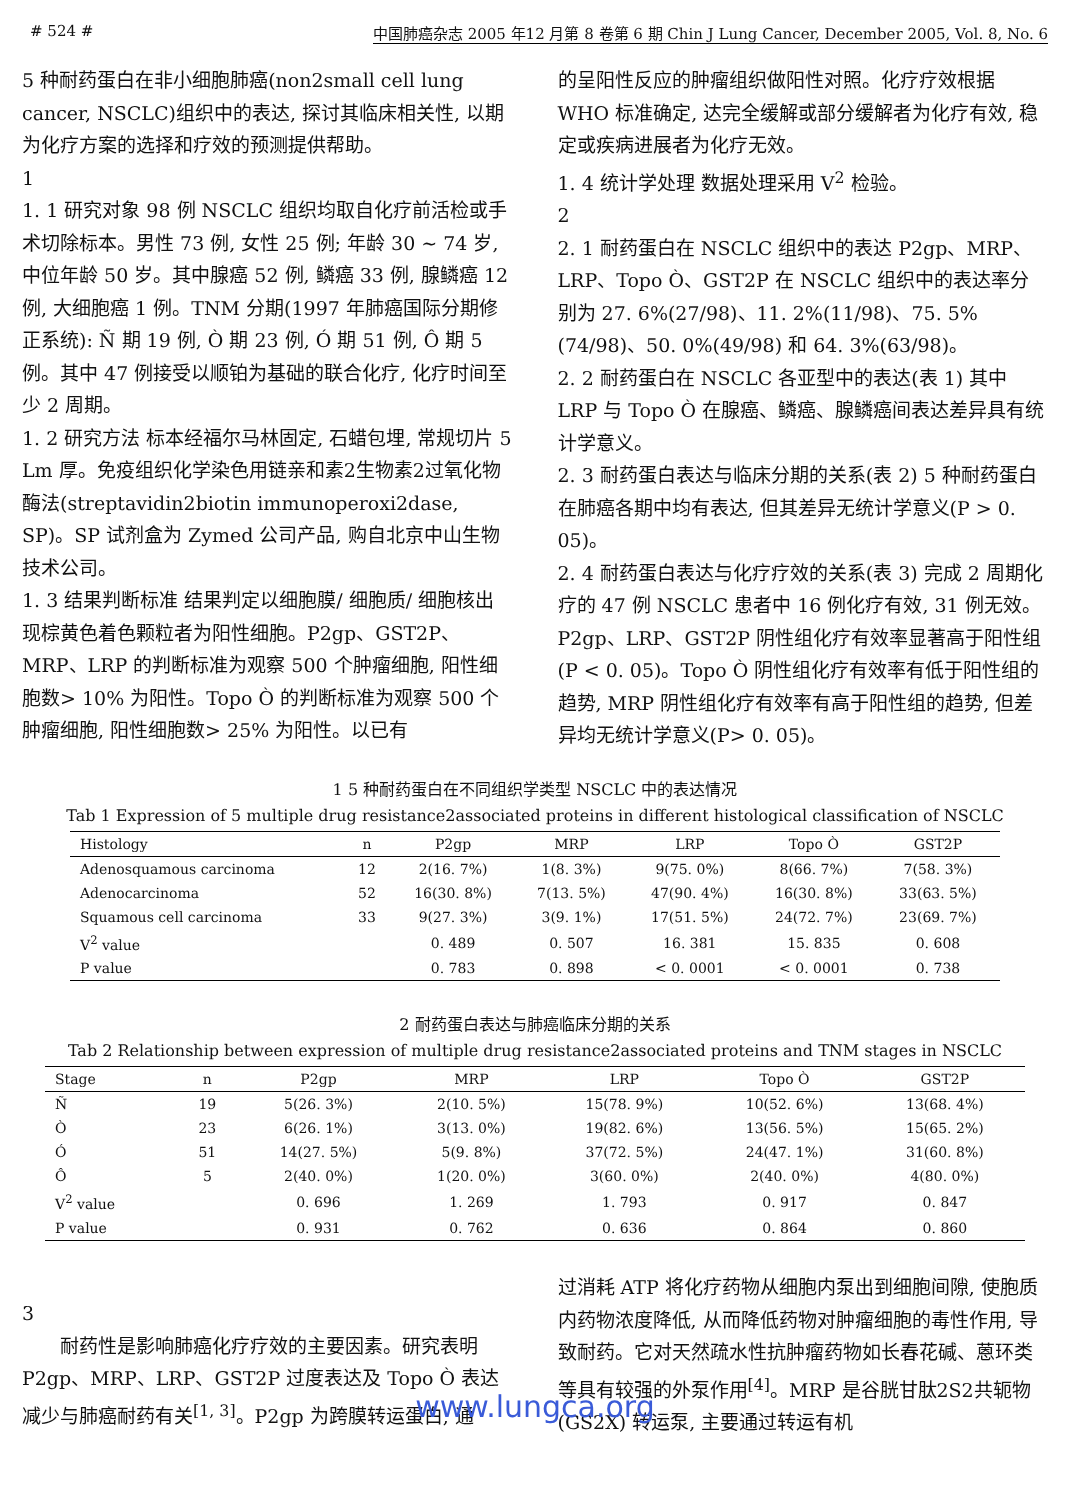# 524 # 中国肺癌杂志 2005 年12 月第 8 卷第 6 期 Chin J Lung Cancer, December 2005, Vol. 8, No. 6
5 种耐药蛋白在非小细胞肺癌(non2small cell lung cancer, NSCLC)组织中的表达, 探讨其临床相关性, 以期为化疗方案的选择和疗效的预测提供帮助。
1
1. 1 研究对象 98 例 NSCLC 组织均取自化疗前活检或手术切除标本。男性 73 例, 女性 25 例; 年龄 30 ~ 74 岁, 中位年龄 50 岁。其中腺癌 52 例, 鳞癌 33 例, 腺鳞癌 12 例, 大细胞癌 1 例。TNM 分期(1997 年肺癌国际分期修正系统): Ñ 期 19 例, Ò 期 23 例, Ó 期 51 例, Ô 期 5 例。其中 47 例接受以顺铂为基础的联合化疗, 化疗时间至少 2 周期。
1. 2 研究方法 标本经福尔马林固定, 石蜡包埋, 常规切片 5 Lm 厚。免疫组织化学染色用链亲和素2生物素2过氧化物酶法(streptavidin2biotin immunoperoxi2dase, SP)。SP 试剂盒为 Zymed 公司产品, 购自北京中山生物技术公司。
1. 3 结果判断标准 结果判定以细胞膜/ 细胞质/ 细胞核出现棕黄色着色颗粒者为阳性细胞。P2gp、GST2P、MRP、LRP 的判断标准为观察 500 个肿瘤细胞, 阳性细胞数> 10% 为阳性。Topo Ò 的判断标准为观察 500 个肿瘤细胞, 阳性细胞数> 25% 为阳性。以已有
的呈阳性反应的肿瘤组织做阳性对照。化疗疗效根据 WHO 标准确定, 达完全缓解或部分缓解者为化疗有效, 稳定或疾病进展者为化疗无效。
1. 4 统计学处理 数据处理采用 V<sup>2</sup> 检验。
2
2. 1 耐药蛋白在 NSCLC 组织中的表达 P2gp、MRP、LRP、Topo Ò、GST2P 在 NSCLC 组织中的表达率分别为 27. 6%(27/98)、11. 2%(11/98)、75. 5%(74/98)、50. 0%(49/98) 和 64. 3%(63/98)。
2. 2 耐药蛋白在 NSCLC 各亚型中的表达(表 1) 其中 LRP 与 Topo Ò 在腺癌、鳞癌、腺鳞癌间表达差异具有统计学意义。
2. 3 耐药蛋白表达与临床分期的关系(表 2) 5 种耐药蛋白在肺癌各期中均有表达, 但其差异无统计学意义(P > 0. 05)。
2. 4 耐药蛋白表达与化疗疗效的关系(表 3) 完成 2 周期化疗的 47 例 NSCLC 患者中 16 例化疗有效, 31 例无效。P2gp、LRP、GST2P 阴性组化疗有效率显著高于阳性组(P < 0. 05)。Topo Ò 阴性组化疗有效率有低于阳性组的趋势, MRP 阴性组化疗有效率有高于阳性组的趋势, 但差异均无统计学意义(P> 0. 05)。
1 5 种耐药蛋白在不同组织学类型 NSCLC 中的表达情况
Tab 1 Expression of 5 multiple drug resistance2associated proteins in different histological classification of NSCLC
| Histology | n | P2gp | MRP | LRP | Topo Ò | GST2P |
| --- | --- | --- | --- | --- | --- | --- |
| Adenosquamous carcinoma | 12 | 2(16. 7%) | 1(8. 3%) | 9(75. 0%) | 8(66. 7%) | 7(58. 3%) |
| Adenocarcinoma | 52 | 16(30. 8%) | 7(13. 5%) | 47(90. 4%) | 16(30. 8%) | 33(63. 5%) |
| Squamous cell carcinoma | 33 | 9(27. 3%) | 3(9. 1%) | 17(51. 5%) | 24(72. 7%) | 23(69. 7%) |
| V<sup>2</sup> value | | 0. 489 | 0. 507 | 16. 381 | 15. 835 | 0. 608 |
| P value | | 0. 783 | 0. 898 | < 0. 0001 | < 0. 0001 | 0. 738 |
2 耐药蛋白表达与肺癌临床分期的关系
Tab 2 Relationship between expression of multiple drug resistance2associated proteins and TNM stages in NSCLC
| Stage | n | P2gp | MRP | LRP | Topo Ò | GST2P |
| --- | --- | --- | --- | --- | --- | --- |
| Ñ | 19 | 5(26. 3%) | 2(10. 5%) | 15(78. 9%) | 10(52. 6%) | 13(68. 4%) |
| Ò | 23 | 6(26. 1%) | 3(13. 0%) | 19(82. 6%) | 13(56. 5%) | 15(65. 2%) |
| Ó | 51 | 14(27. 5%) | 5(9. 8%) | 37(72. 5%) | 24(47. 1%) | 31(60. 8%) |
| Ô | 5 | 2(40. 0%) | 1(20. 0%) | 3(60. 0%) | 2(40. 0%) | 4(80. 0%) |
| V<sup>2</sup> value | | 0. 696 | 1. 269 | 1. 793 | 0. 917 | 0. 847 |
| P value | | 0. 931 | 0. 762 | 0. 636 | 0. 864 | 0. 860 |
3
  耐药性是影响肺癌化疗疗效的主要因素。研究表明 P2gp、MRP、LRP、GST2P 过度表达及 Topo Ò 表达减少与肺癌耐药有关<sup>[1, 3]</sup>。P2gp 为跨膜转运蛋白, 通
过消耗 ATP 将化疗药物从细胞内泵出到细胞间隙, 使胞质内药物浓度降低, 从而降低药物对肿瘤细胞的毒性作用, 导致耐药。它对天然疏水性抗肿瘤药物如长春花碱、蒽环类等具有较强的外泵作用<sup>[4]</sup>。MRP 是谷胱甘肽2S2共轭物(GS2X) 转运泵, 主要通过转运有机
www.lungca.org